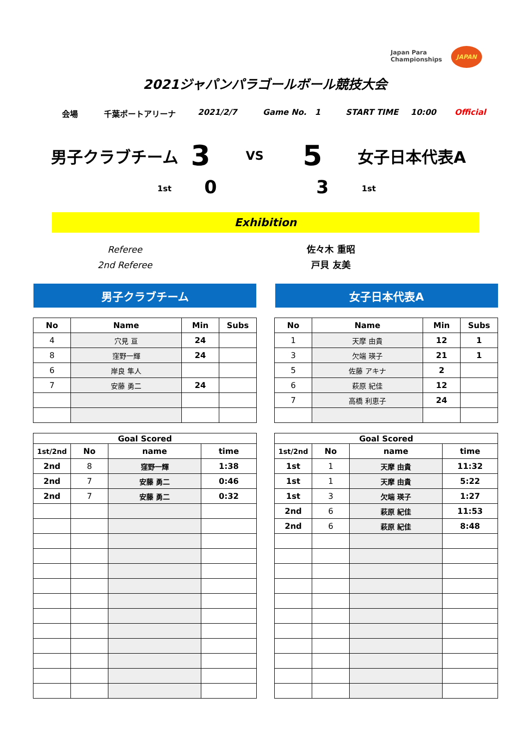Japan Para
Championships
JAPAN
2021ジャパンパラゴールボール競技大会
会場 千葉ポートアリーナ 2021/2/7 Game No. 1 START TIME 10:00 Official
男子クラブチーム 3 VS 5 女子日本代表A
1st 0 3 1st
Exhibition
Referee
2nd Referee
佐々木 重昭
戸貝 友美
男子クラブチーム 女子日本代表A
| No | Name | Min | Subs |
| --- | --- | --- | --- |
| 4 | 穴見 亘 | 24 | |
| 8 | 窪野一輝 | 24 | |
| 6 | 岸良 隼人 | | |
| 7 | 安藤 勇二 | 24 | |
| No | Name | Min | Subs |
| --- | --- | --- | --- |
| 1 | 天摩 由貴 | 12 | 1 |
| 3 | 欠端 瑛子 | 21 | 1 |
| 5 | 佐藤 アキナ | 2 | |
| 6 | 萩原 紀佳 | 12 | |
| 7 | 高橋 利恵子 | 24 | |
| Goal Scored | | | |
| --- | --- | --- | --- |
| 1st/2nd | No | name | time |
| 2nd | 8 | 窪野一輝 | 1:38 |
| 2nd | 7 | 安藤 勇二 | 0:46 |
| 2nd | 7 | 安藤 勇二 | 0:32 |
| Goal Scored | | | |
| --- | --- | --- | --- |
| 1st/2nd | No | name | time |
| 1st | 1 | 天摩 由貴 | 11:32 |
| 1st | 1 | 天摩 由貴 | 5:22 |
| 1st | 3 | 欠端 瑛子 | 1:27 |
| 2nd | 6 | 萩原 紀佳 | 11:53 |
| 2nd | 6 | 萩原 紀佳 | 8:48 |